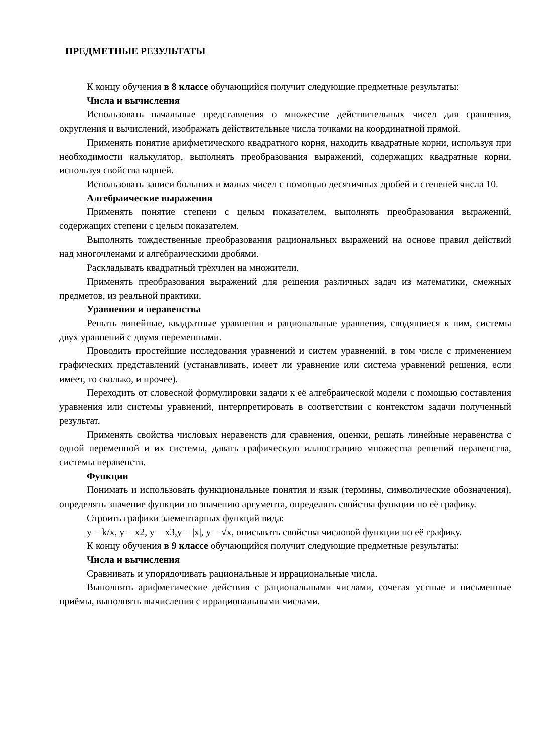ПРЕДМЕТНЫЕ РЕЗУЛЬТАТЫ
К концу обучения в 8 классе обучающийся получит следующие предметные результаты:
Числа и вычисления
Использовать начальные представления о множестве действительных чисел для сравнения, округления и вычислений, изображать действительные числа точками на координатной прямой.
Применять понятие арифметического квадратного корня, находить квадратные корни, используя при необходимости калькулятор, выполнять преобразования выражений, содержащих квадратные корни, используя свойства корней.
Использовать записи больших и малых чисел с помощью десятичных дробей и степеней числа 10.
Алгебраические выражения
Применять понятие степени с целым показателем, выполнять преобразования выражений, содержащих степени с целым показателем.
Выполнять тождественные преобразования рациональных выражений на основе правил действий над многочленами и алгебраическими дробями.
Раскладывать квадратный трёхчлен на множители.
Применять преобразования выражений для решения различных задач из математики, смежных предметов, из реальной практики.
Уравнения и неравенства
Решать линейные, квадратные уравнения и рациональные уравнения, сводящиеся к ним, системы двух уравнений с двумя переменными.
Проводить простейшие исследования уравнений и систем уравнений, в том числе с применением графических представлений (устанавливать, имеет ли уравнение или система уравнений решения, если имеет, то сколько, и прочее).
Переходить от словесной формулировки задачи к её алгебраической модели с помощью составления уравнения или системы уравнений, интерпретировать в соответствии с контекстом задачи полученный результат.
Применять свойства числовых неравенств для сравнения, оценки, решать линейные неравенства с одной переменной и их системы, давать графическую иллюстрацию множества решений неравенства, системы неравенств.
Функции
Понимать и использовать функциональные понятия и язык (термины, символические обозначения), определять значение функции по значению аргумента, определять свойства функции по её графику.
Строить графики элементарных функций вида:
y = k/x, y = x2, y = x3,y = |x|, y = √x, описывать свойства числовой функции по её графику.
К концу обучения в 9 классе обучающийся получит следующие предметные результаты:
Числа и вычисления
Сравнивать и упорядочивать рациональные и иррациональные числа.
Выполнять арифметические действия с рациональными числами, сочетая устные и письменные приёмы, выполнять вычисления с иррациональными числами.